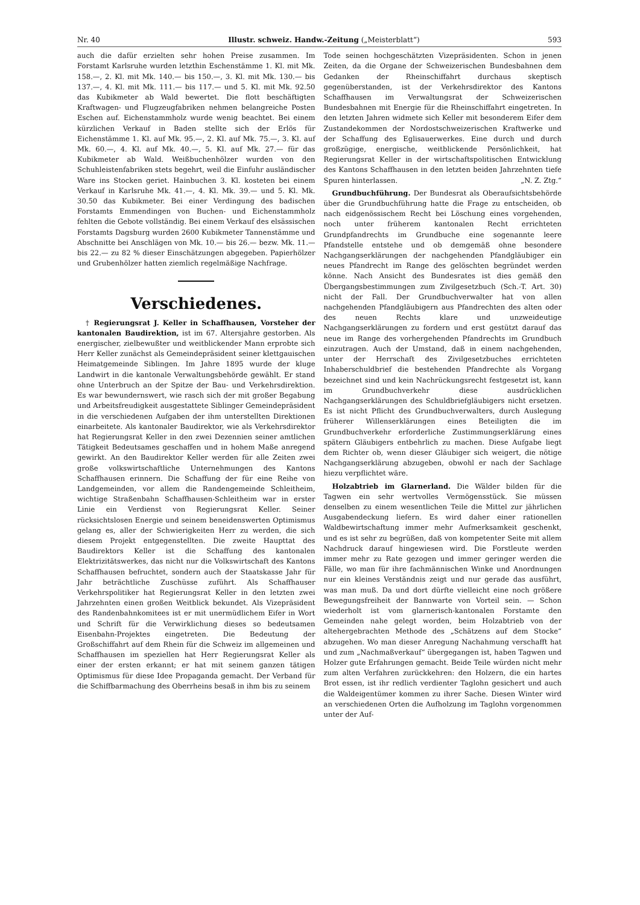Nr. 40 Illustr. schweiz. Handw.-Zeitung („Meisterblatt“) 593
auch die dafür erzielten sehr hohen Preise zusammen. Im Forstamt Karlsruhe wurden letzthin Eschenstämme 1. Kl. mit Mk. 158.—, 2. Kl. mit Mk. 140.— bis 150.—, 3. Kl. mit Mk. 130.— bis 137.—, 4. Kl. mit Mk. 111.— bis 117.— und 5. Kl. mit Mk. 92.50 das Kubikmeter ab Wald bewertet. Die flott beschäftigten Kraftwagen- und Flugzeugfabriken nehmen belangreiche Posten Eschen auf. Eichenstammholz wurde wenig beachtet. Bei einem kürzlichen Verkauf in Baden stellte sich der Erlös für Eichenstämme 1. Kl. auf Mk. 95.—, 2. Kl. auf Mk. 75.—, 3. Kl. auf Mk. 60.—, 4. Kl. auf Mk. 40.—, 5. Kl. auf Mk. 27.— für das Kubikmeter ab Wald. Weißbuchenhölzer wurden von den Schuhleistenfabriken stets begehrt, weil die Einfuhr ausländischer Ware ins Stocken geriet. Hainbuchen 3. Kl. kosteten bei einem Verkauf in Karlsruhe Mk. 41.—, 4. Kl. Mk. 39.— und 5. Kl. Mk. 30.50 das Kubikmeter. Bei einer Verdingung des badischen Forstamts Emmendingen von Buchen- und Eichenstammholz fehlten die Gebote vollständig. Bei einem Verkauf des elsässischen Forstamts Dagsburg wurden 2600 Kubikmeter Tannenstämme und Abschnitte bei Anschlägen von Mk. 10.— bis 26.— bezw. Mk. 11.— bis 22.— zu 82 % dieser Einschätzungen abgegeben. Papierhölzer und Grubenhölzer hatten ziemlich regelmäßige Nachfrage.
Verschiedenes.
† Regierungsrat J. Keller in Schaffhausen, Vorsteher der kantonalen Baudirektion, ist im 67. Altersjahre gestorben. Als energischer, zielbewußter und weitblickender Mann erprobte sich Herr Keller zunächst als Gemeindepräsident seiner klettgauischen Heimatgemeinde Siblingen. Im Jahre 1895 wurde der kluge Landwirt in die kantonale Verwaltungsbehörde gewählt. Er stand ohne Unterbruch an der Spitze der Bau- und Verkehrsdirektion. Es war bewundernswert, wie rasch sich der mit großer Begabung und Arbeitsfreudigkeit ausgestattete Siblinger Gemeindepräsident in die verschiedenen Aufgaben der ihm unterstellten Direktionen einarbeitete. Als kantonaler Baudirektor, wie als Verkehrsdirektor hat Regierungsrat Keller in den zwei Dezennien seiner amtlichen Tätigkeit Bedeutsames geschaffen und in hohem Maße anregend gewirkt. An den Baudirektor Keller werden für alle Zeiten zwei große volkswirtschaftliche Unternehmungen des Kantons Schaffhausen erinnern. Die Schaffung der für eine Reihe von Landgemeinden, vor allem die Randengemeinde Schleitheim, wichtige Straßenbahn Schaffhausen-Schleitheim war in erster Linie ein Verdienst von Regierungsrat Keller. Seiner rücksichtslosen Energie und seinem beneidenswerten Optimismus gelang es, aller der Schwierigkeiten Herr zu werden, die sich diesem Projekt entgegenstellten. Die zweite Haupttat des Baudirektors Keller ist die Schaffung des kantonalen Elektrizitätswerkes, das nicht nur die Volkswirtschaft des Kantons Schaffhausen befruchtet, sondern auch der Staatskasse Jahr für Jahr beträchtliche Zuschüsse zuführt. Als Schaffhauser Verkehrspolitiker hat Regierungsrat Keller in den letzten zwei Jahrzehnten einen großen Weitblick bekundet. Als Vizepräsident des Randenbahnkomitees ist er mit unermüdlichem Eifer in Wort und Schrift für die Verwirklichung dieses so bedeutsamen Eisenbahn-Projektes eingetreten. Die Bedeutung der Großschiffahrt auf dem Rhein für die Schweiz im allgemeinen und Schaffhausen im speziellen hat Herr Regierungsrat Keller als einer der ersten erkannt; er hat mit seinem ganzen tätigen Optimismus für diese Idee Propaganda gemacht. Der Verband für die Schiffbarmachung des Oberrheins besaß in ihm bis zu seinem
Tode seinen hochgeschätzten Vizepräsidenten. Schon in jenen Zeiten, da die Organe der Schweizerischen Bundesbahnen dem Gedanken der Rheinschiffahrt durchaus skeptisch gegenüberstanden, ist der Verkehrsdirektor des Kantons Schaffhausen im Verwaltungsrat der Schweizerischen Bundesbahnen mit Energie für die Rheinschiffahrt eingetreten. In den letzten Jahren widmete sich Keller mit besonderem Eifer dem Zustandekommen der Nordostschweizerischen Kraftwerke und der Schaffung des Eglisauerwerkes. Eine durch und durch großzügige, energische, weitblickende Persönlichkeit, hat Regierungsrat Keller in der wirtschaftspolitischen Entwicklung des Kantons Schaffhausen in den letzten beiden Jahrzehnten tiefe Spuren hinterlassen. „N. Z. Ztg.“
Grundbuchführung. Der Bundesrat als Oberaufsichtsbehörde über die Grundbuchführung hatte die Frage zu entscheiden, ob nach eidgenössischem Recht bei Löschung eines vorgehenden, noch unter früherem kantonalen Recht errichteten Grundpfandrechts im Grundbuche eine sogenannte leere Pfandstelle entstehe und ob demgemäß ohne besondere Nachgangserklärungen der nachgehenden Pfandgläubiger ein neues Pfandrecht im Range des gelöschten begründet werden könne. Nach Ansicht des Bundesrates ist dies gemäß den Übergangsbestimmungen zum Zivilgesetzbuch (Sch.-T. Art. 30) nicht der Fall. Der Grundbuchverwalter hat von allen nachgehenden Pfandgläubigern aus Pfandrechten des alten oder des neuen Rechts klare und unzweideutige Nachgangserklärungen zu fordern und erst gestützt darauf das neue im Range des vorhergehenden Pfandrechts im Grundbuch einzutragen. Auch der Umstand, daß in einem nachgehenden, unter der Herrschaft des Zivilgesetzbuches errichteten Inhaberschuldbrief die bestehenden Pfandrechte als Vorgang bezeichnet sind und kein Nachrückungsrecht festgesetzt ist, kann im Grundbuchverkehr diese ausdrücklichen Nachgangserklärungen des Schuldbriefgläubigers nicht ersetzen. Es ist nicht Pflicht des Grundbuchverwalters, durch Auslegung früherer Willenserklärungen eines Beteiligten die im Grundbuchverkehr erforderliche Zustimmungserklärung eines spätern Gläubigers entbehrlich zu machen. Diese Aufgabe liegt dem Richter ob, wenn dieser Gläubiger sich weigert, die nötige Nachgangserklärung abzugeben, obwohl er nach der Sachlage hiezu verpflichtet wäre.
Holzabtrieb im Glarnerland. Die Wälder bilden für die Tagwen ein sehr wertvolles Vermögensstück. Sie müssen denselben zu einem wesentlichen Teile die Mittel zur jährlichen Ausgabendeckung liefern. Es wird daher einer rationellen Waldbewirtschaftung immer mehr Aufmerksamkeit geschenkt, und es ist sehr zu begrüßen, daß von kompetenter Seite mit allem Nachdruck darauf hingewiesen wird. Die Forstleute werden immer mehr zu Rate gezogen und immer geringer werden die Fälle, wo man für ihre fachmännischen Winke und Anordnungen nur ein kleines Verständnis zeigt und nur gerade das ausführt, was man muß. Da und dort dürfte vielleicht eine noch größere Bewegungsfreiheit der Bannwarte von Vorteil sein. — Schon wiederholt ist vom glarnerisch-kantonalen Forstamte den Gemeinden nahe gelegt worden, beim Holzabtrieb von der altehergebrachten Methode des „Schätzens auf dem Stocke“ abzugehen. Wo man dieser Anregung Nachahmung verschafft hat und zum „Nachmaßverkauf“ übergegangen ist, haben Tagwen und Holzer gute Erfahrungen gemacht. Beide Teile würden nicht mehr zum alten Verfahren zurückkehren: den Holzern, die ein hartes Brot essen, ist ihr redlich verdienter Taglohn gesichert und auch die Waldeigentümer kommen zu ihrer Sache. Diesen Winter wird an verschiedenen Orten die Aufholzung im Taglohn vorgenommen unter der Auf-